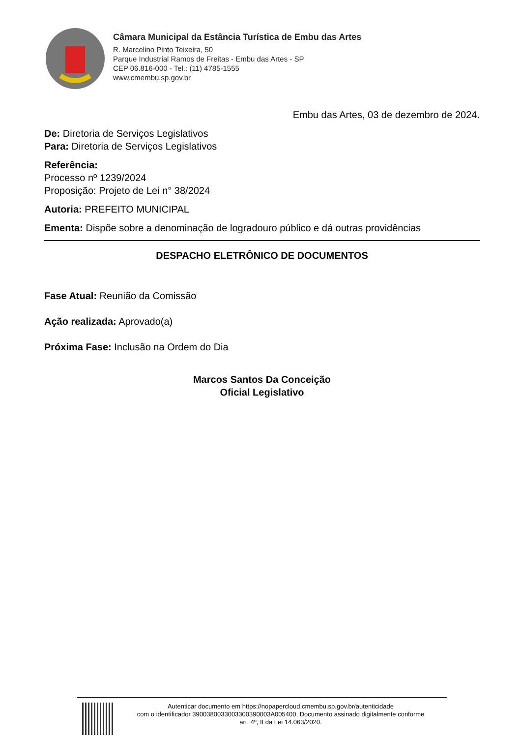Câmara Municipal da Estância Turística de Embu das Artes
R. Marcelino Pinto Teixeira, 50
Parque Industrial Ramos de Freitas - Embu das Artes - SP
CEP 06.816-000 - Tel.: (11) 4785-1555
www.cmembu.sp.gov.br
Embu das Artes, 03 de dezembro de 2024.
De: Diretoria de Serviços Legislativos
Para: Diretoria de Serviços Legislativos
Referência:
Processo nº 1239/2024
Proposição: Projeto de Lei n° 38/2024
Autoria: PREFEITO MUNICIPAL
Ementa: Dispõe sobre a denominação de logradouro público e dá outras providências
DESPACHO ELETRÔNICO DE DOCUMENTOS
Fase Atual: Reunião da Comissão
Ação realizada: Aprovado(a)
Próxima Fase: Inclusão na Ordem do Dia
Marcos Santos Da Conceição
Oficial Legislativo
Autenticar documento em https://nopapercloud.cmembu.sp.gov.br/autenticidade
com o identificador 3900380033003300390003A005400, Documento assinado digitalmente conforme
art. 4º, II da Lei 14.063/2020.